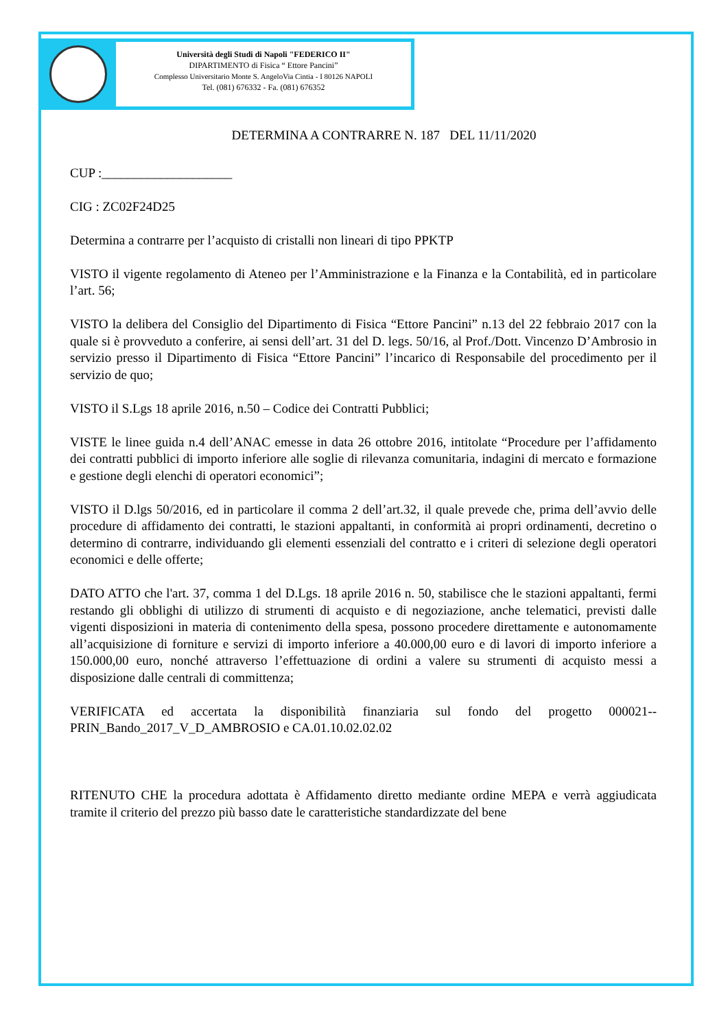Università degli Studi di Napoli "FEDERICO II"
DIPARTIMENTO di Fisica “ Ettore Pancini”
Complesso Universitario Monte S. AngeloVia Cintia - I 80126 NAPOLI
Tel. (081) 676332 - Fa. (081) 676352
DETERMINA A CONTRARRE N. 187 DEL 11/11/2020
CUP :____________________
CIG : ZC02F24D25
Determina a contrarre per l’acquisto di cristalli non lineari di tipo PPKTP
VISTO il vigente regolamento di Ateneo per l’Amministrazione e la Finanza e la Contabilità, ed in particolare l’art. 56;
VISTO la delibera del Consiglio del Dipartimento di Fisica “Ettore Pancini” n.13 del 22 febbraio 2017 con la quale si è provveduto a conferire, ai sensi dell’art. 31 del D. legs. 50/16, al Prof./Dott. Vincenzo D’Ambrosio in servizio presso il Dipartimento di Fisica “Ettore Pancini” l’incarico di Responsabile del procedimento per il servizio de quo;
VISTO il S.Lgs 18 aprile 2016, n.50 – Codice dei Contratti Pubblici;
VISTE le linee guida n.4 dell’ANAC emesse in data 26 ottobre 2016, intitolate “Procedure per l’affidamento dei contratti pubblici di importo inferiore alle soglie di rilevanza comunitaria, indagini di mercato e formazione e gestione degli elenchi di operatori economici”;
VISTO il D.lgs 50/2016, ed in particolare il comma 2 dell’art.32, il quale prevede che, prima dell’avvio delle procedure di affidamento dei contratti, le stazioni appaltanti, in conformità ai propri ordinamenti, decretino o determino di contrarre, individuando gli elementi essenziali del contratto e i criteri di selezione degli operatori economici e delle offerte;
DATO ATTO che l'art. 37, comma 1 del D.Lgs. 18 aprile 2016 n. 50, stabilisce che le stazioni appaltanti, fermi restando gli obblighi di utilizzo di strumenti di acquisto e di negoziazione, anche telematici, previsti dalle vigenti disposizioni in materia di contenimento della spesa, possono procedere direttamente e autonomamente all’acquisizione di forniture e servizi di importo inferiore a 40.000,00 euro e di lavori di importo inferiore a 150.000,00 euro, nonché attraverso l’effettuazione di ordini a valere su strumenti di acquisto messi a disposizione dalle centrali di committenza;
VERIFICATA ed accertata la disponibilità finanziaria sul fondo del progetto 000021--PRIN_Bando_2017_V_D_AMBROSIO e CA.01.10.02.02.02
RITENUTO CHE la procedura adottata è Affidamento diretto mediante ordine MEPA e verrà aggiudicata tramite il criterio del prezzo più basso date le caratteristiche standardizzate del bene